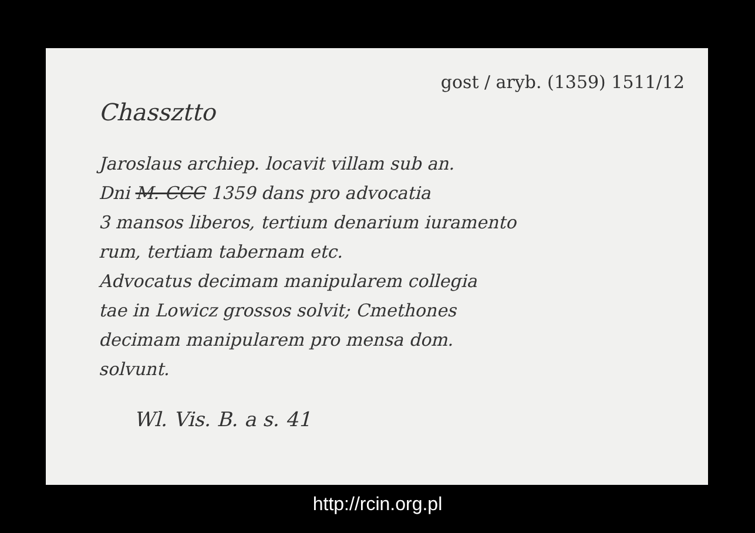gost / aryb. (1359) 1511/12
Chassztto
Jaroslaus archiep. locavit villam sub an.
Dni M. CCC 1359 dans pro advocatia
3 mansos liberos, tertium denarium iuramento
rum, tertiam tabernam etc.
Advocatus decimam manipularem collegia
tae in Lowicz grossos solvit; Cmethones
decimam manipularem pro mensa dom.
solvunt.
Wl. Vis. B. a s. 41
http://rcin.org.pl